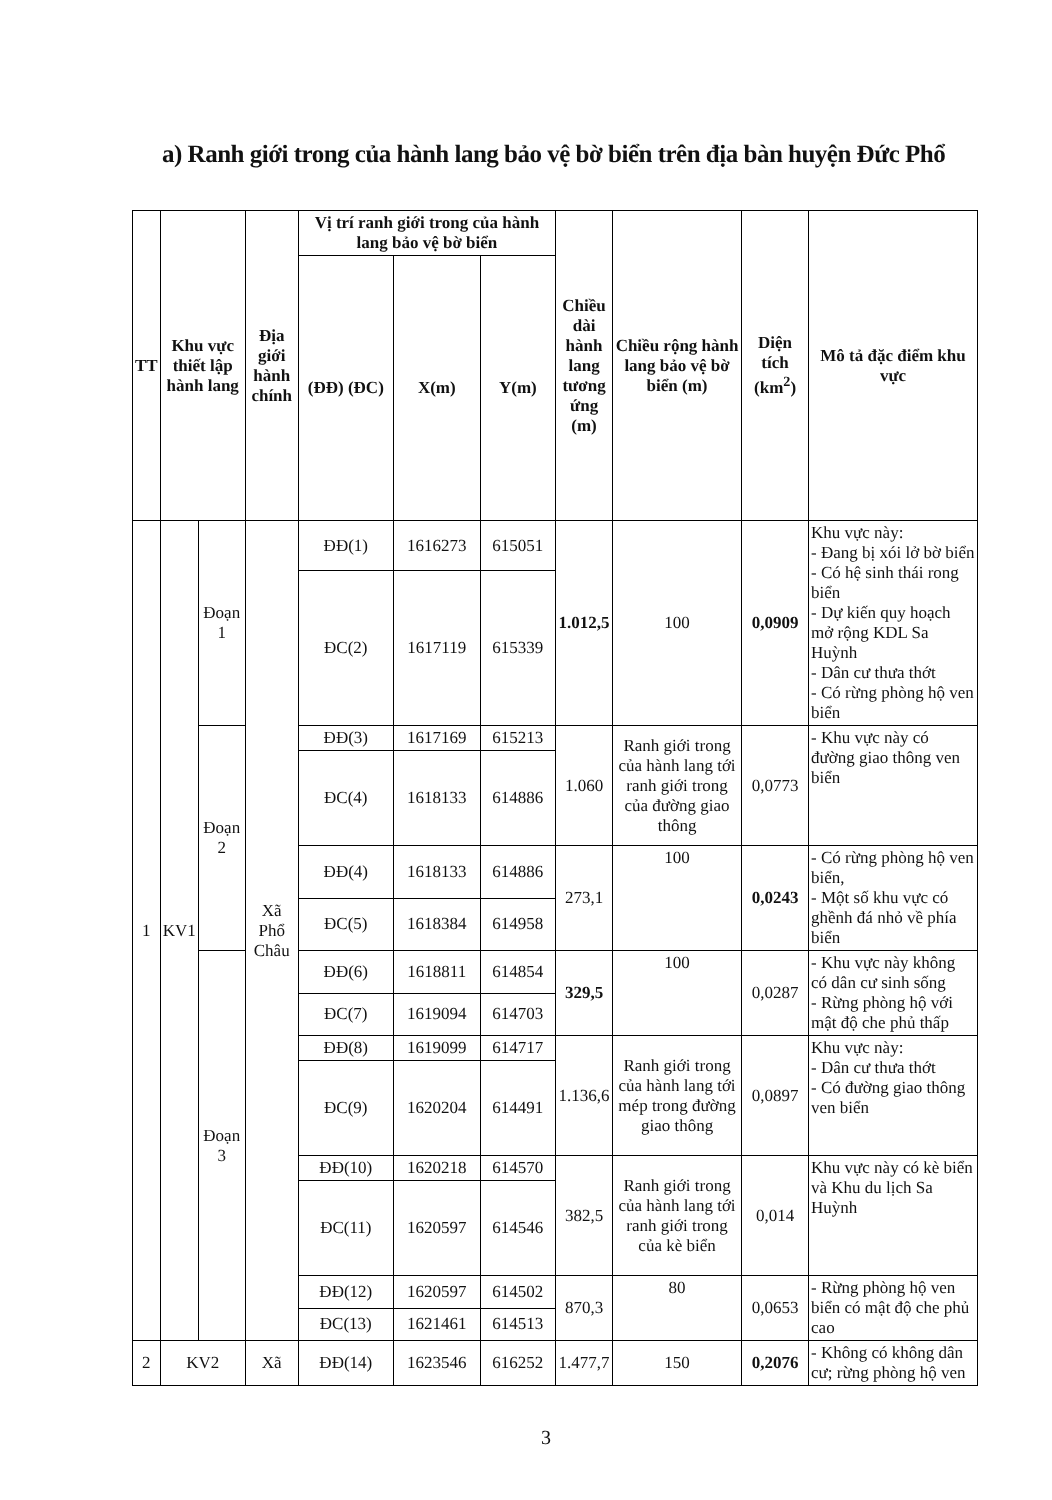a) Ranh giới trong của hành lang bảo vệ bờ biển trên địa bàn huyện Đức Phổ
| TT | Khu vực thiết lập hành lang | | Địa giới hành chính | Vị trí ranh giới trong của hành lang bảo vệ bờ biển | | | Chiều dài hành lang tương ứng (m) | Chiều rộng hành lang bảo vệ bờ biển (m) | Diện tích (km<sup>2</sup>) | Mô tả đặc điểm khu vực |
| --- | --- | --- | --- | --- | --- | --- | --- | --- | --- | --- |
| | | | | (ĐĐ) (ĐC) | X(m) | Y(m) | | | | |
| 1 | KV1 | Đoạn 1 | Xã Phổ Châu | ĐĐ(1) | 1616273 | 615051 | 1.012,5 | 100 | 0,0909 | Khu vực này: - Đang bị xói lở bờ biển - Có hệ sinh thái rong biển - Dự kiến quy hoạch mở rộng KDL Sa Huỳnh - Dân cư thưa thớt - Có rừng phòng hộ ven biển |
| | | | | ĐC(2) | 1617119 | 615339 | | | | |
| | | Đoạn 2 | | ĐĐ(3) | 1617169 | 615213 | 1.060 | Ranh giới trong của hành lang tới ranh giới trong của đường giao thông | 0,0773 | - Khu vực này có đường giao thông ven biển |
| | | | | ĐC(4) | 1618133 | 614886 | | | | |
| | | | | ĐĐ(4) | 1618133 | 614886 | 273,1 | 100 | 0,0243 | - Có rừng phòng hộ ven biển, - Một số khu vực có ghềnh đá nhỏ về phía biển |
| | | | | ĐC(5) | 1618384 | 614958 | | | | |
| | | Đoạn 3 | | ĐĐ(6) | 1618811 | 614854 | 329,5 | 100 | 0,0287 | - Khu vực này không có dân cư sinh sống - Rừng phòng hộ với mật độ che phủ thấp |
| | | | | ĐC(7) | 1619094 | 614703 | | | | |
| | | | | ĐĐ(8) | 1619099 | 614717 | 1.136,6 | Ranh giới trong của hành lang tới mép trong đường giao thông | 0,0897 | Khu vực này: - Dân cư thưa thớt - Có đường giao thông ven biển |
| | | | | ĐC(9) | 1620204 | 614491 | | | | |
| | | | | ĐĐ(10) | 1620218 | 614570 | 382,5 | Ranh giới trong của hành lang tới ranh giới trong của kè biển | 0,014 | Khu vực này có kè biển và Khu du lịch Sa Huỳnh |
| | | | | ĐC(11) | 1620597 | 614546 | | | | |
| | | | | ĐĐ(12) | 1620597 | 614502 | 870,3 | 80 | 0,0653 | - Rừng phòng hộ ven biển có mật độ che phủ cao |
| | | | | ĐC(13) | 1621461 | 614513 | | | | |
| 2 | KV2 | | Xã | ĐĐ(14) | 1623546 | 616252 | 1.477,7 | 150 | 0,2076 | - Không có không dân cư; rừng phòng hộ ven |
3